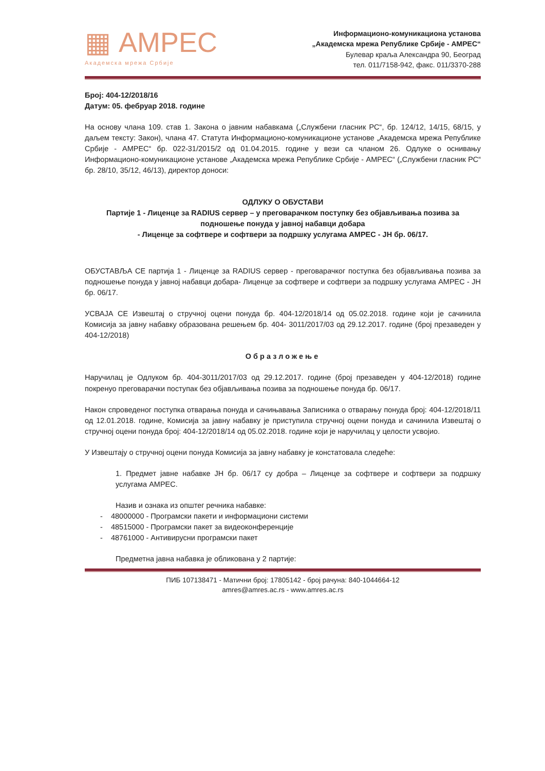▦ АМРЕС
Академска мрежа Србије
Информационо-комуникациона установа
„Академска мрежа Републике Србије - АМРЕС“
Булевар краља Александра 90, Београд
тел. 011/7158-942, факс. 011/3370-288
Број: 404-12/2018/16
Датум: 05. фебруар 2018. године
На основу члана 109. став 1. Закона о јавним набавкама („Службени гласник РС“, бр. 124/12, 14/15, 68/15, у даљем тексту: Закон), члана 47. Статута Информационо-комуникационе установе „Академска мрежа Републике Србије - АМРЕС“ бр. 022-31/2015/2 од 01.04.2015. године у вези са чланом 26. Одлуке о оснивању Информационо-комуникационе установе „Академска мрежа Републике Србије - АМРЕС“ („Службени гласник РС“ бр. 28/10, 35/12, 46/13), директор доноси:
ОДЛУКУ О ОБУСТАВИ
Партије 1 - Лиценце за RADIUS сервер – у преговарачком поступку без објављивања позива за подношење понуда у јавној набавци добара
- Лиценце за софтвере и софтвери за подршку услугама АМРЕС - ЈН бр. 06/17.
ОБУСТАВЉА СЕ партија 1 - Лиценце за RADIUS сервер - преговарачког поступка без објављивања позива за подношење понуда у јавној набавци добара- Лиценце за софтвере и софтвери за подршку услугама АМРЕС - ЈН бр. 06/17.
УСВАЈА СЕ Извештај о стручној оцени понуда бр. 404-12/2018/14 од 05.02.2018. године који је сачинила Комисија за јавну набавку образована решењем бр. 404- 3011/2017/03 од 29.12.2017. године (број презаведен у 404-12/2018)
Образложење
Наручилац је Одлуком бр. 404-3011/2017/03 од 29.12.2017. године (број презаведен у 404-12/2018) године покренуо преговарачки поступак без објављивања позива за подношење понуда бр. 06/17.
Након спроведеног поступка отварања понуда и сачињавања Записника о отварању понуда број: 404-12/2018/11 од 12.01.2018. године, Комисија за јавну набавку је приступила стручној оцени понуда и сачинила Извештај о стручној оцени понуда број: 404-12/2018/14 од 05.02.2018. године који је наручилац у целости усвојио.
У Извештају о стручној оцени понуда Комисија за јавну набавку је констатовала следеће:
1. Предмет јавне набавке ЈН бр. 06/17 су добра – Лиценце за софтвере и софтвери за подршку услугама АМРЕС.
Назив и ознака из општег речника набавке:
- 48000000 - Програмски пакети и информациони системи
- 48515000 - Програмски пакет за видеоконференције
- 48761000 - Антивирусни програмски пакет
Предметна јавна набавка је обликована у 2 партије:
ПИБ 107138471 - Матични број: 17805142 - број рачуна: 840-1044664-12
amres@amres.ac.rs - www.amres.ac.rs